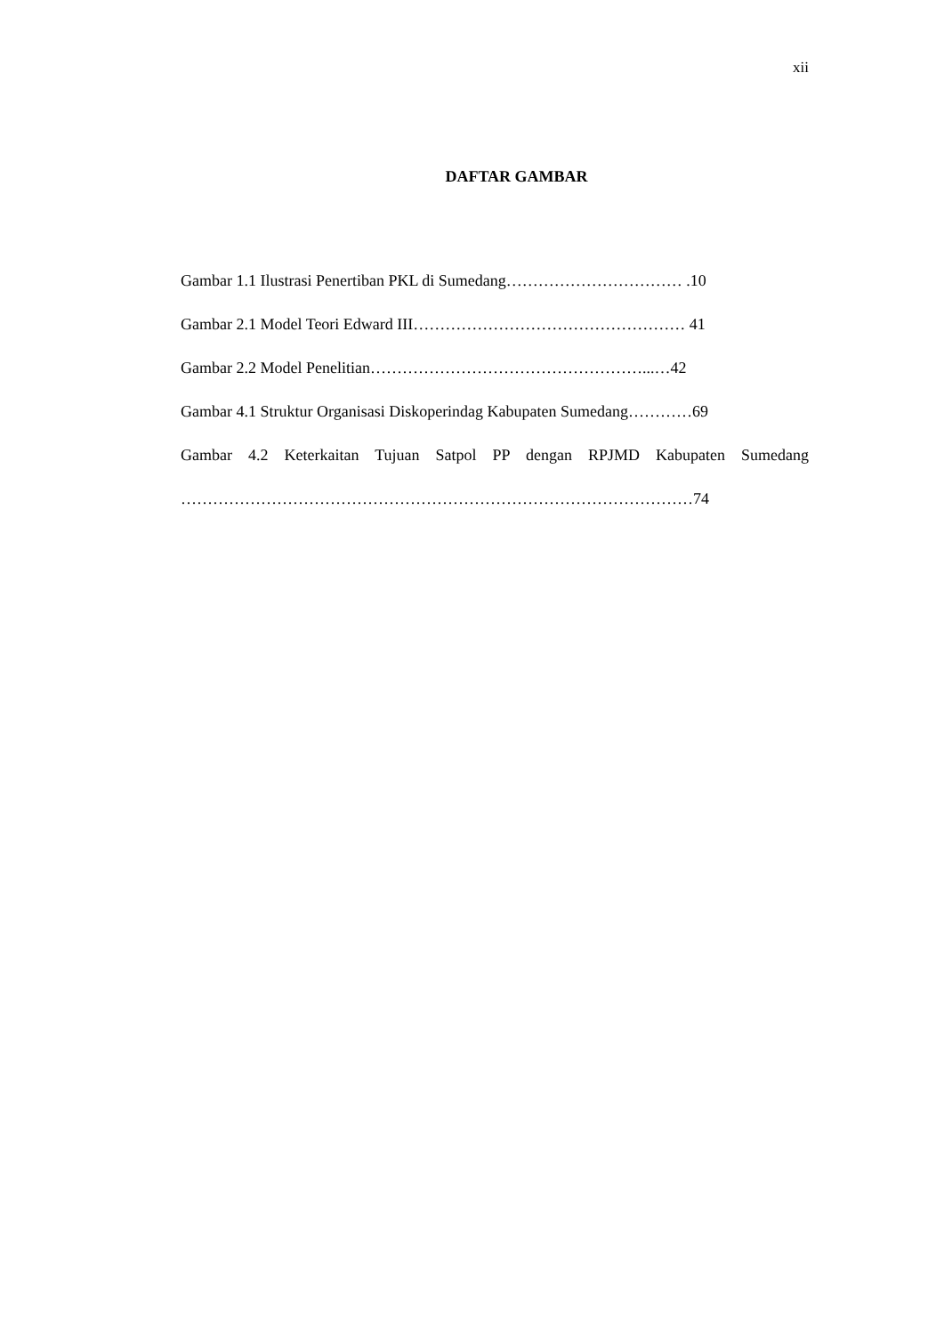xii
DAFTAR GAMBAR
Gambar 1.1 Ilustrasi Penertiban PKL di Sumedang…………………………… .10
Gambar 2.1 Model Teori Edward III…………………………………………… 41
Gambar 2.2 Model Penelitian……………………………………………...…42
Gambar 4.1 Struktur Organisasi Diskoperindag Kabupaten Sumedang…………69
Gambar 4.2 Keterkaitan Tujuan Satpol PP dengan RPJMD Kabupaten Sumedang
……………………………………………………………………………………74